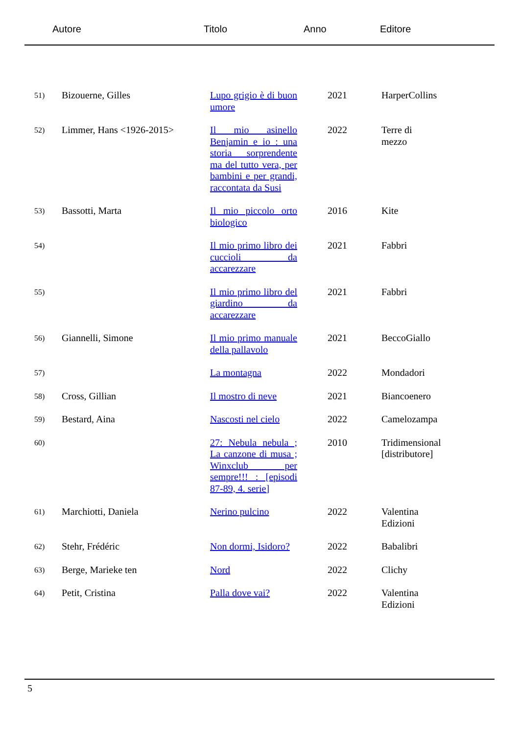| | Autore | Titolo | Anno | Editore |
| 51) | Bizouerne, Gilles | Lupo grigio è di buon umore | 2021 | HarperCollins |
| 52) | Limmer, Hans <1926-2015> | Il mio asinello Benjamin e io : una storia sorprendente ma del tutto vera, per bambini e per grandi, raccontata da Susi | 2022 | Terre di mezzo |
| 53) | Bassotti, Marta | Il mio piccolo orto biologico | 2016 | Kite |
| 54) | | Il mio primo libro dei cuccioli da accarezzare | 2021 | Fabbri |
| 55) | | Il mio primo libro del giardino da accarezzare | 2021 | Fabbri |
| 56) | Giannelli, Simone | Il mio primo manuale della pallavolo | 2021 | BeccoGiallo |
| 57) | | La montagna | 2022 | Mondadori |
| 58) | Cross, Gillian | Il mostro di neve | 2021 | Biancoenero |
| 59) | Bestard, Aina | Nascosti nel cielo | 2022 | Camelozampa |
| 60) | | 27: Nebula nebula ; La canzone di musa ; Winxclub per sempre!!! : [episodi 87-89, 4. serie] | 2010 | Tridimensional [distributore] |
| 61) | Marchiotti, Daniela | Nerino pulcino | 2022 | Valentina Edizioni |
| 62) | Stehr, Frédéric | Non dormi, Isidoro? | 2022 | Babalibri |
| 63) | Berge, Marieke ten | Nord | 2022 | Clichy |
| 64) | Petit, Cristina | Palla dove vai? | 2022 | Valentina Edizioni |
5